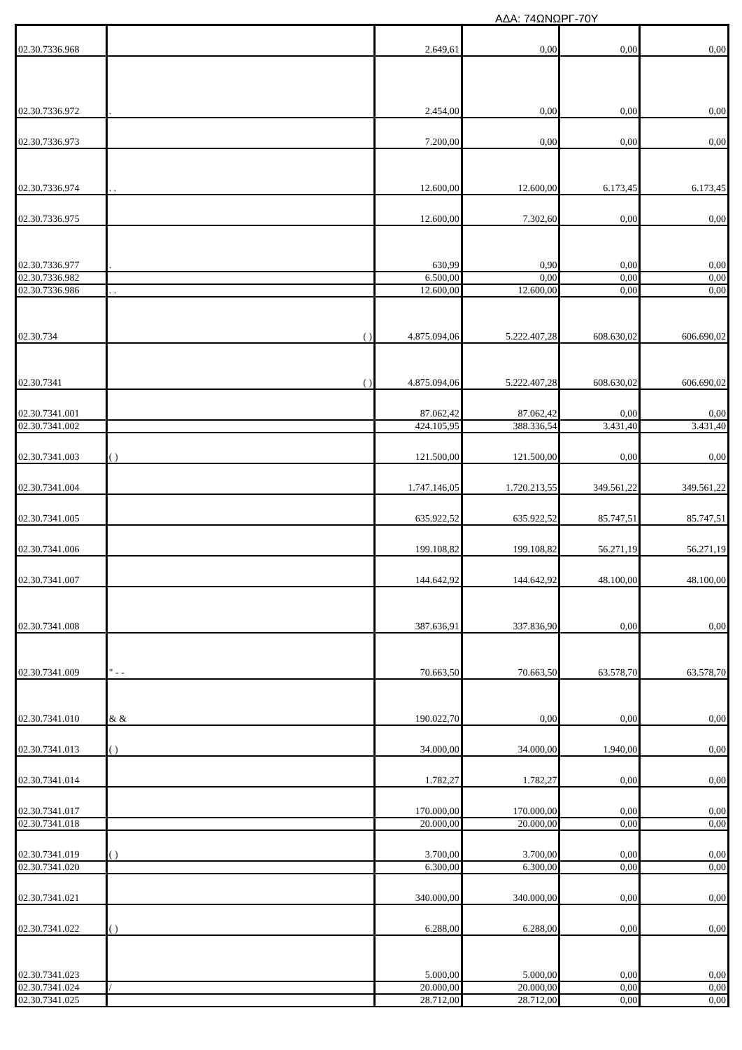ΑΔΑ: 74ΩΝΩΡΓ-70Υ
| 02.30.7336.968 | | 2.649,61 | 0,00 | 0,00 | 0,00 |
| 02.30.7336.972 | . | 2.454,00 | 0,00 | 0,00 | 0,00 |
| 02.30.7336.973 | | 7.200,00 | 0,00 | 0,00 | 0,00 |
| 02.30.7336.974 | . . | 12.600,00 | 12.600,00 | 6.173,45 | 6.173,45 |
| 02.30.7336.975 | | 12.600,00 | 7.302,60 | 0,00 | 0,00 |
| 02.30.7336.977 | . | 630,99 | 0,90 | 0,00 | 0,00 |
| 02.30.7336.982 | | 6.500,00 | 0,00 | 0,00 | 0,00 |
| 02.30.7336.986 | . . | 12.600,00 | 12.600,00 | 0,00 | 0,00 |
| 02.30.734 | ( ) | 4.875.094,06 | 5.222.407,28 | 608.630,02 | 606.690,02 |
| 02.30.7341 | ( ) | 4.875.094,06 | 5.222.407,28 | 608.630,02 | 606.690,02 |
| 02.30.7341.001 | | 87.062,42 | 87.062,42 | 0,00 | 0,00 |
| 02.30.7341.002 | | 424.105,95 | 388.336,54 | 3.431,40 | 3.431,40 |
| 02.30.7341.003 | ( ) | 121.500,00 | 121.500,00 | 0,00 | 0,00 |
| 02.30.7341.004 | | 1.747.146,05 | 1.720.213,55 | 349.561,22 | 349.561,22 |
| 02.30.7341.005 | | 635.922,52 | 635.922,52 | 85.747,51 | 85.747,51 |
| 02.30.7341.006 | | 199.108,82 | 199.108,82 | 56.271,19 | 56.271,19 |
| 02.30.7341.007 | | 144.642,92 | 144.642,92 | 48.100,00 | 48.100,00 |
| 02.30.7341.008 | | 387.636,91 | 337.836,90 | 0,00 | 0,00 |
| 02.30.7341.009 | " - - | 70.663,50 | 70.663,50 | 63.578,70 | 63.578,70 |
| 02.30.7341.010 | & & | 190.022,70 | 0,00 | 0,00 | 0,00 |
| 02.30.7341.013 | ( ) | 34.000,00 | 34.000,00 | 1.940,00 | 0,00 |
| 02.30.7341.014 | | 1.782,27 | 1.782,27 | 0,00 | 0,00 |
| 02.30.7341.017 | | 170.000,00 | 170.000,00 | 0,00 | 0,00 |
| 02.30.7341.018 | | 20.000,00 | 20.000,00 | 0,00 | 0,00 |
| 02.30.7341.019 | ( ) | 3.700,00 | 3.700,00 | 0,00 | 0,00 |
| 02.30.7341.020 | | 6.300,00 | 6.300,00 | 0,00 | 0,00 |
| 02.30.7341.021 | | 340.000,00 | 340.000,00 | 0,00 | 0,00 |
| 02.30.7341.022 | ( ) | 6.288,00 | 6.288,00 | 0,00 | 0,00 |
| 02.30.7341.023 | | 5.000,00 | 5.000,00 | 0,00 | 0,00 |
| 02.30.7341.024 | / | 20.000,00 | 20.000,00 | 0,00 | 0,00 |
| 02.30.7341.025 | | 28.712,00 | 28.712,00 | 0,00 | 0,00 |